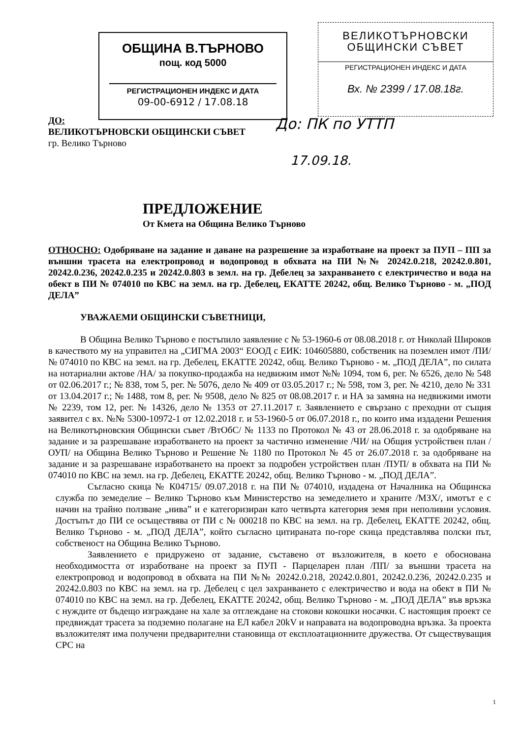ОБЩИНА В.ТЪРНОВО
пощ. код 5000
РЕГИСТРАЦИОНЕН ИНДЕКС И ДАТА
09-00-6912 / 17.08.18
ВЕЛИКОТЪРНОВСКИ
ОБЩИНСКИ СЪВЕТ
РЕГИСТРАЦИОНЕН ИНДЕКС И ДАТА
Вх. № 2399 / 17.08.18г.
До: ПК по УТТП
17.09.18.
ДО:
ВЕЛИКОТЪРНОВСКИ ОБЩИНСКИ СЪВЕТ
гр. Велико Търново
ПРЕДЛОЖЕНИЕ
От Кмета на Община Велико Търново
ОТНОСНО: Одобряване на задание и даване на разрешение за изработване на проект за ПУП – ПП за външни трасета на електропровод и водопровод в обхвата на ПИ №№ 20242.0.218, 20242.0.801, 20242.0.236, 20242.0.235 и 20242.0.803 в земл. на гр. Дебелец за захранването с електричество и вода на обект в ПИ № 074010 по КВС на земл. на гр. Дебелец, ЕКАТТЕ 20242, общ. Велико Търново - м. „ПОД ДЕЛА”
УВАЖАЕМИ ОБЩИНСКИ СЪВЕТНИЦИ,
В Община Велико Търново е постъпило заявление с № 53-1960-6 от 08.08.2018 г. от Николай Широков в качеството му на управител на „СИГМА 2003“ ЕООД с ЕИК: 104605880, собственик на поземлен имот /ПИ/ № 074010 по КВС на земл. на гр. Дебелец, ЕКАТТЕ 20242, общ. Велико Търново - м. „ПОД ДЕЛА”, по силата на нотариални актове /НА/ за покупко-продажба на недвижим имот №№ 1094, том 6, рег. № 6526, дело № 548 от 02.06.2017 г.; № 838, том 5, рег. № 5076, дело № 409 от 03.05.2017 г.; № 598, том 3, рег. № 4210, дело № 331 от 13.04.2017 г.; № 1488, том 8, рег. № 9508, дело № 825 от 08.08.2017 г. и НА за замяна на недвижими имоти № 2239, том 12, рег. № 14326, дело № 1353 от 27.11.2017 г. Заявлението е свързано с преходни от същия заявител с вх. №№ 5300-10972-1 от 12.02.2018 г. и 53-1960-5 от 06.07.2018 г., по които има издадени Решения на Великотърновския Общински съвет /ВтОбС/ № 1133 по Протокол № 43 от 28.06.2018 г. за одобряване на задание и за разрешаване изработването на проект за частично изменение /ЧИ/ на Общия устройствен план /ОУП/ на Община Велико Търново и Решение № 1180 по Протокол № 45 от 26.07.2018 г. за одобряване на задание и за разрешаване изработването на проект за подробен устройствен план /ПУП/ в обхвата на ПИ № 074010 по КВС на земл. на гр. Дебелец, ЕКАТТЕ 20242, общ. Велико Търново - м. „ПОД ДЕЛА”.
Съгласно скица № К04715/ 09.07.2018 г. на ПИ № 074010, издадена от Началника на Общинска служба по земеделие – Велико Търново към Министерство на земеделието и храните /МЗХ/, имотът е с начин на трайно ползване „нива” и е категоризиран като четвърта категория земя при неполивни условия. Достъпът до ПИ се осъществява от ПИ с № 000218 по КВС на земл. на гр. Дебелец, ЕКАТТЕ 20242, общ. Велико Търново - м. „ПОД ДЕЛА”, който съгласно цитираната по-горе скица представлява полски път, собственост на Община Велико Търново.
Заявлението е придружено от задание, съставено от възложителя, в което е обоснована необходимостта от изработване на проект за ПУП - Парцеларен план /ПП/ за външни трасета на електропровод и водопровод в обхвата на ПИ №№ 20242.0.218, 20242.0.801, 20242.0.236, 20242.0.235 и 20242.0.803 по КВС на земл. на гр. Дебелец с цел захранването с електричество и вода на обект в ПИ № 074010 по КВС на земл. на гр. Дебелец, ЕКАТТЕ 20242, общ. Велико Търново - м. „ПОД ДЕЛА” във връзка с нуждите от бъдещо изграждане на хале за отглеждане на стокови кокошки носачки. С настоящия проект се предвиждат трасета за подземно полагане на ЕЛ кабел 20kV и направата на водопроводна връзка. За проекта възложителят има получени предварителни становища от експлоатационните дружества. От съществуващия СРС на
1